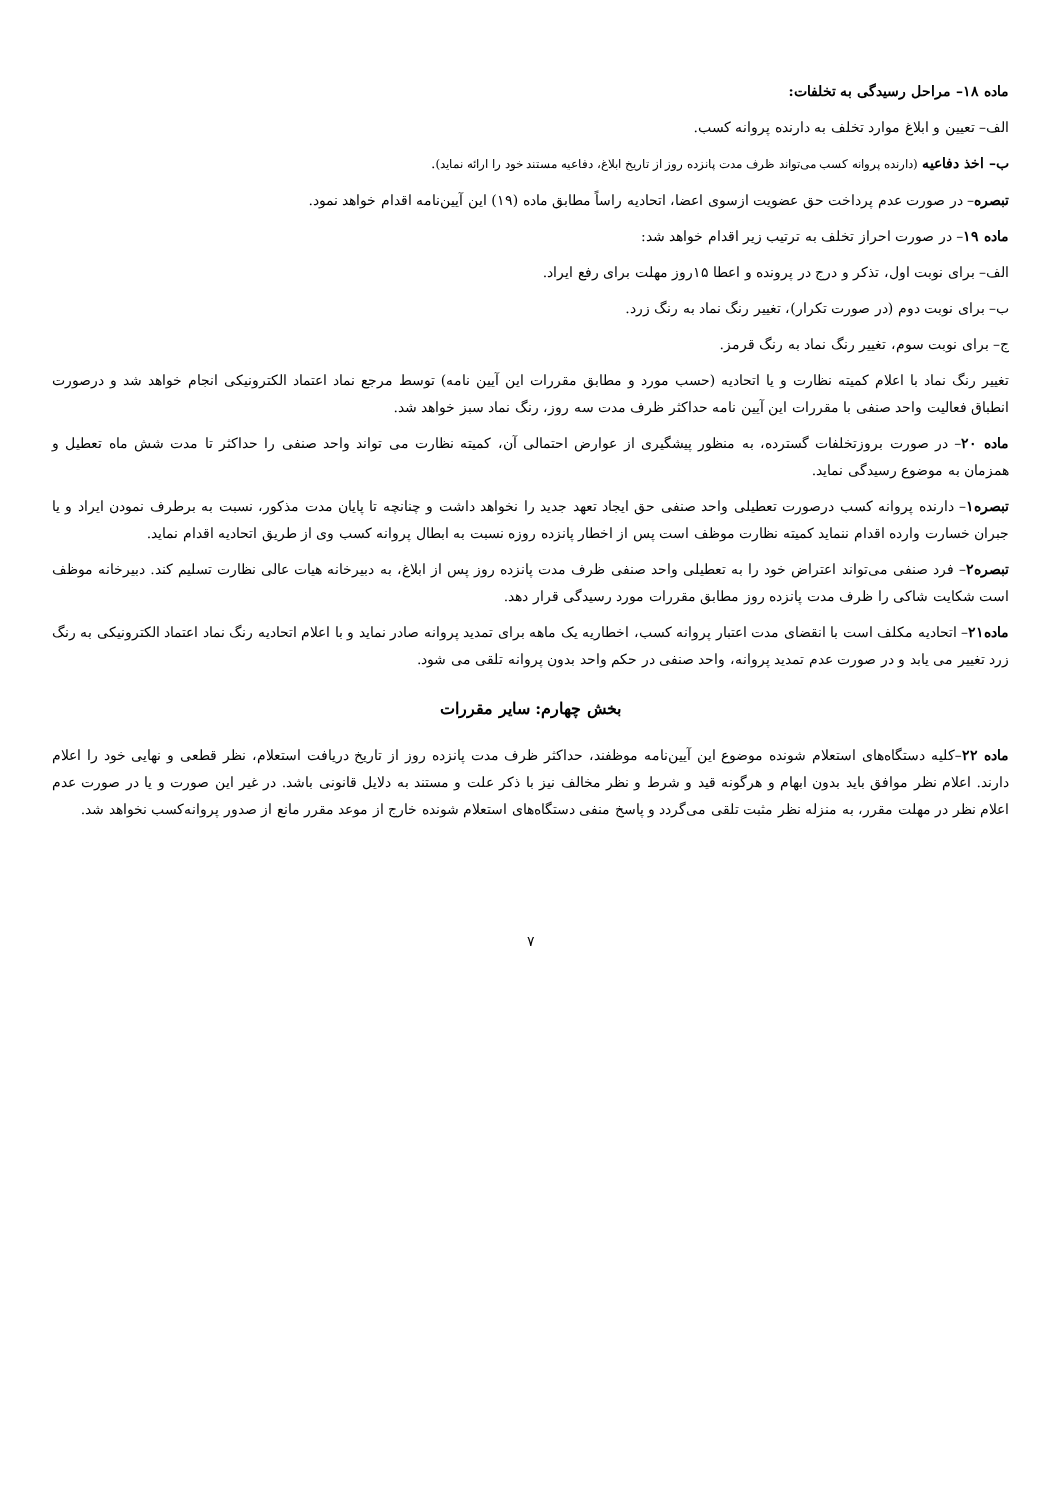ماده ۱۸– مراحل رسیدگی به تخلفات:
الف– تعیین و ابلاغ موارد تخلف به دارنده پروانه کسب.
ب– اخذ دفاعیه (دارنده پروانه کسب می‌تواند ظرف مدت پانزده روز از تاریخ ابلاغ، دفاعیه مستند خود را ارائه نماید).
تبصره– در صورت عدم پرداخت حق عضویت ازسوی اعضا، اتحادیه راساً مطابق ماده (۱۹) این آیین‌نامه اقدام خواهد نمود.
ماده ۱۹– در صورت احراز تخلف به ترتیب زیر اقدام خواهد شد:
الف– برای نوبت اول، تذکر و درج در پرونده و اعطا ۱۵روز مهلت برای رفع ایراد.
ب– برای نوبت دوم (در صورت تکرار)، تغییر رنگ نماد به رنگ زرد.
ج– برای نوبت سوم، تغییر رنگ نماد به رنگ قرمز.
تغییر رنگ نماد با اعلام کمیته نظارت و یا اتحادیه (حسب مورد و مطابق مقررات این آیین نامه) توسط مرجع نماد اعتماد الکترونیکی انجام خواهد شد و درصورت انطباق فعالیت واحد صنفی با مقررات این آیین نامه حداکثر ظرف مدت سه روز، رنگ نماد سبز خواهد شد.
ماده ۲۰– در صورت بروزتخلفات گسترده، به منظور پیشگیری از عوارض احتمالی آن، کمیته نظارت می تواند واحد صنفی را حداکثر تا مدت شش ماه تعطیل و همزمان به موضوع رسیدگی نماید.
تبصره۱– دارنده پروانه کسب درصورت تعطیلی واحد صنفی حق ایجاد تعهد جدید را نخواهد داشت و چنانچه تا پایان مدت مذکور، نسبت به برطرف نمودن ایراد و یا جبران خسارت وارده اقدام ننماید کمیته نظارت موظف است پس از اخطار پانزده روزه نسبت به ابطال پروانه کسب وی از طریق اتحادیه اقدام نماید.
تبصره۲– فرد صنفی می‌تواند اعتراض خود را به تعطیلی واحد صنفی ظرف مدت پانزده روز پس از ابلاغ، به دبیرخانه هیات عالی نظارت تسلیم کند. دبیرخانه موظف است شکایت شاکی را ظرف مدت پانزده روز مطابق مقررات مورد رسیدگی قرار دهد.
ماده۲۱– اتحادیه مکلف است با انقضای مدت اعتبار پروانه کسب، اخطاریه یک ماهه برای تمدید پروانه صادر نماید و با اعلام اتحادیه رنگ نماد اعتماد الکترونیکی به رنگ زرد تغییر می یابد و در صورت عدم تمدید پروانه، واحد صنفی در حکم واحد بدون پروانه تلقی می شود.
بخش چهارم: سایر مقررات
ماده ۲۲–کلیه دستگاه‌های استعلام شونده موضوع این آیین‌نامه موظفند، حداکثر ظرف مدت پانزده روز از تاریخ دریافت استعلام، نظر قطعی و نهایی خود را اعلام دارند. اعلام نظر موافق باید بدون ابهام و هرگونه قید و شرط و نظر مخالف نیز با ذکر علت و مستند به دلایل قانونی باشد. در غیر این صورت و یا در صورت عدم اعلام نظر در مهلت مقرر، به منزله نظر مثبت تلقی می‌گردد و پاسخ منفی دستگاه‌های استعلام شونده خارج از موعد مقرر مانع از صدور پروانه‌کسب نخواهد شد.
۷